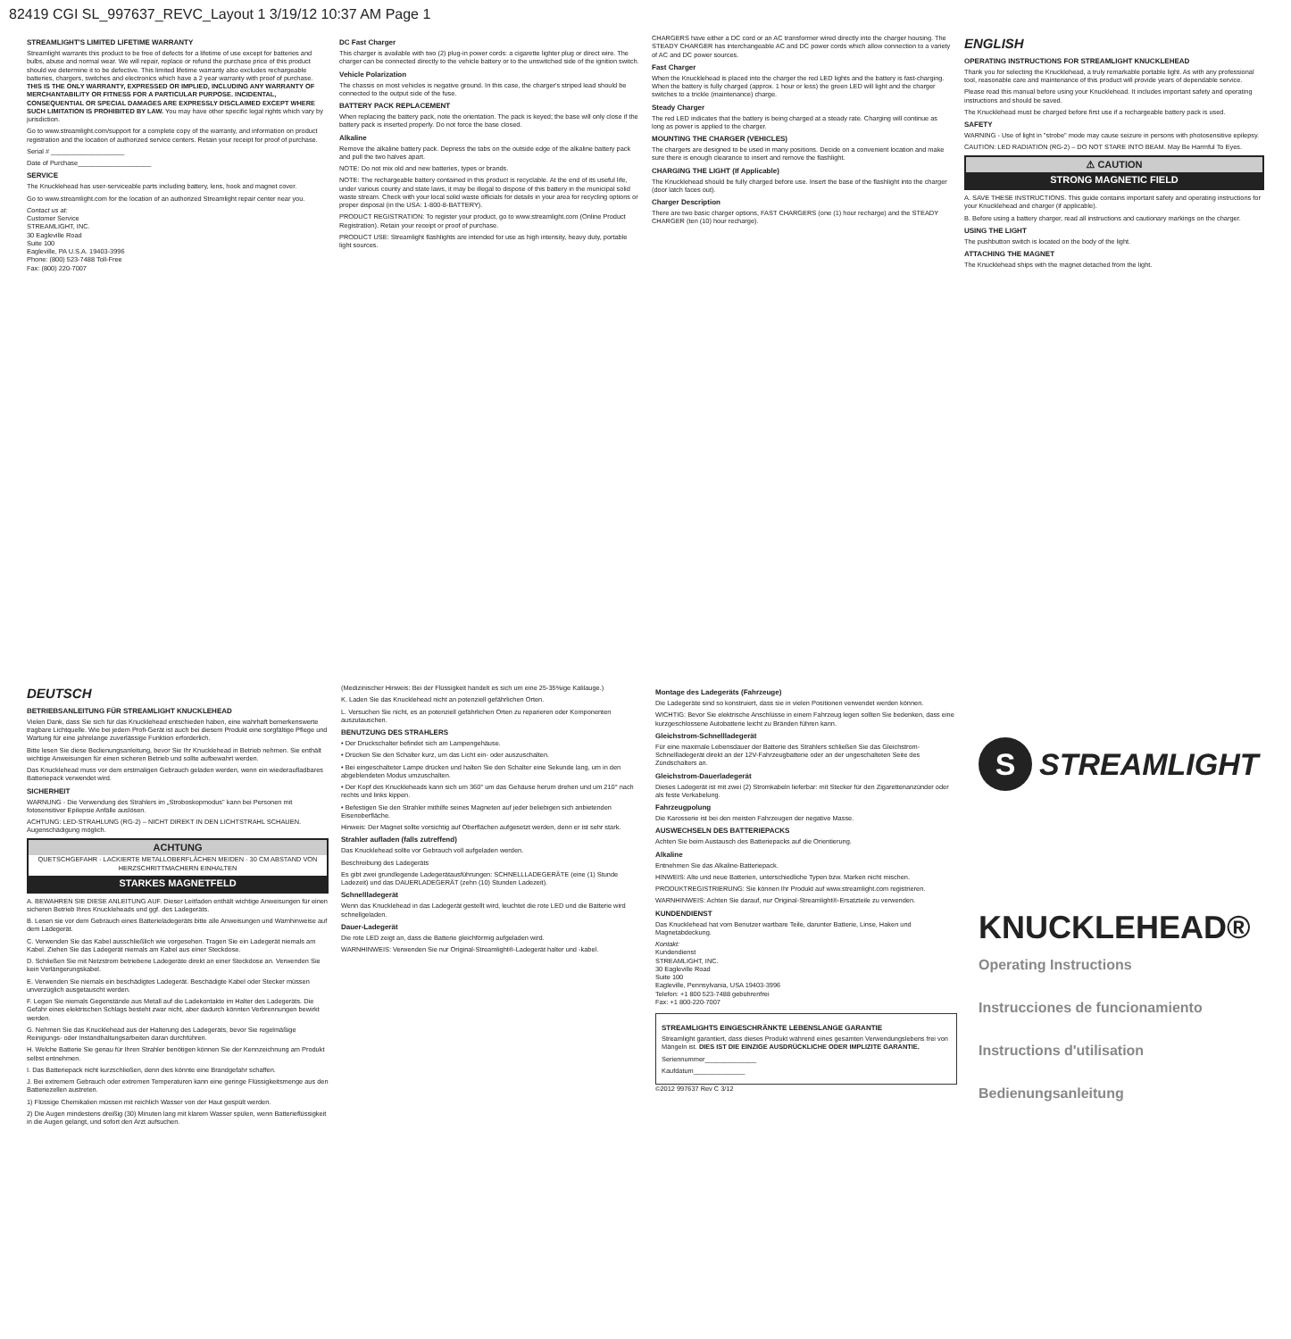82419 CGI SL_997637_REVC_Layout 1 3/19/12 10:37 AM Page 1
STREAMLIGHT'S LIMITED LIFETIME WARRANTY
Streamlight warrants this product to be free of defects for a lifetime of use except for batteries and bulbs, abuse and normal wear. We will repair, replace or refund the purchase price of this product should we determine it to be defective. This limited lifetime warranty also excludes rechargeable batteries, chargers, switches and electronics which have a 2 year warranty with proof of purchase. THIS IS THE ONLY WARRANTY, EXPRESSED OR IMPLIED, INCLUDING ANY WARRANTY OF MERCHANTABILITY OR FITNESS FOR A PARTICULAR PURPOSE. INCIDENTAL, CONSEQUENTIAL OR SPECIAL DAMAGES ARE EXPRESSLY DISCLAIMED EXCEPT WHERE SUCH LIMITATION IS PROHIBITED BY LAW. You may have other specific legal rights which vary by jurisdiction.
Go to www.streamlight.com/support for a complete copy of the warranty, and information on product registration and the location of authorized service centers. Retain your receipt for proof of purchase.
Serial # ____________________
Date of Purchase____________________
SERVICE
The Knucklehead has user-serviceable parts including battery, lens, hook and magnet cover.
Go to www.streamlight.com for the location of an authorized Streamlight repair center near you.
Contact us at:
Customer Service
STREAMLIGHT, INC.
30 Eagleville Road
Suite 100
Eagleville, PA U.S.A. 19403-3996
Phone: (800) 523-7488 Toll-Free
Fax: (800) 220-7007
DC Fast Charger
This charger is available with two (2) plug-in power cords: a cigarette lighter plug or direct wire. The charger can be connected directly to the vehicle battery or to the unswitched side of the ignition switch.
Vehicle Polarization
The chassis on most vehicles is negative ground. In this case, the charger's striped lead should be connected to the output side of the fuse.
BATTERY PACK REPLACEMENT
When replacing the battery pack, note the orientation. The pack is keyed; the base will only close if the battery pack is inserted properly. Do not force the base closed.
Alkaline
Remove the alkaline battery pack. Depress the tabs on the outside edge of the alkaline battery pack and pull the two halves apart.
NOTE: Do not mix old and new batteries, types or brands.
NOTE: The rechargeable battery contained in this product is recyclable. At the end of its useful life, under various county and state laws, it may be illegal to dispose of this battery in the municipal solid waste stream. Check with your local solid waste officials for details in your area for recycling options or proper disposal (in the USA: 1-800-8-BATTERY).
PRODUCT REGISTRATION: To register your product, go to www.streamlight.com (Online Product Registration). Retain your receipt or proof of purchase.
PRODUCT USE: Streamlight flashlights are intended for use as high intensity, heavy duty, portable light sources.
CHARGERS have either a DC cord or an AC transformer wired directly into the charger housing. The STEADY CHARGER has interchangeable AC and DC power cords which allow connection to a variety of AC and DC power sources.
Fast Charger
When the Knucklehead is placed into the charger the red LED lights and the battery is fast-charging. When the battery is fully charged (approx. 1 hour or less) the green LED will light and the charger switches to a trickle (maintenance) charge.
Steady Charger
The red LED indicates that the battery is being charged at a steady rate. Charging will continue as long as power is applied to the charger.
MOUNTING THE CHARGER (VEHICLES)
The chargers are designed to be used in many positions. Decide on a convenient location and make sure there is enough clearance to insert and remove the flashlight.
CHARGING THE LIGHT (If Applicable)
The Knucklehead should be fully charged before use. Insert the base of the flashlight into the charger (door latch faces out).
Charger Description
There are two basic charger options, FAST CHARGERS (one (1) hour recharge) and the STEADY CHARGER (ten (10) hour recharge).
ENGLISH
OPERATING INSTRUCTIONS FOR STREAMLIGHT KNUCKLEHEAD
Thank you for selecting the Knucklehead, a truly remarkable portable light. As with any professional tool, reasonable care and maintenance of this product will provide years of dependable service.
Please read this manual before using your Knucklehead. It includes important safety and operating instructions and should be saved.
The Knucklehead must be charged before first use if a rechargeable battery pack is used.
SAFETY
WARNING - Use of light in "strobe" mode may cause seizure in persons with photosensitive epilepsy.
CAUTION: LED RADIATION (RG-2) – DO NOT STARE INTO BEAM. May Be Harmful To Eyes.
⚠ CAUTION
STRONG MAGNETIC FIELD
A. SAVE THESE INSTRUCTIONS. This guide contains important safety and operating instructions for your Knucklehead and charger (if applicable).
B. Before using a battery charger, read all instructions and cautionary markings on the charger.
USING THE LIGHT
The pushbutton switch is located on the body of the light.
ATTACHING THE MAGNET
The Knucklehead ships with the magnet detached from the light.
DEUTSCH
BETRIEBSANLEITUNG FÜR STREAMLIGHT KNUCKLEHEAD
Vielen Dank, dass Sie sich für das Knucklehead entschieden haben, eine wahrhaft bemerkenswerte tragbare Lichtquelle. Wie bei jedem Profi-Gerät ist auch bei diesem Produkt eine sorgfältige Pflege und Wartung für eine jahrelange zuverlässige Funktion erforderlich.
Bitte lesen Sie diese Bedienungsanleitung, bevor Sie Ihr Knucklehead in Betrieb nehmen. Sie enthält wichtige Anweisungen für einen sicheren Betrieb und sollte aufbewahrt werden.
Das Knucklehead muss vor dem erstmaligen Gebrauch geladen werden, wenn ein wiederaufladbares Batteriepack verwendet wird.
SICHERHEIT
WARNUNG - Die Verwendung des Strahlers im „Stroboskopmodus" kann bei Personen mit fotosensitiver Epilepsie Anfälle auslösen.
ACHTUNG: LED-STRAHLUNG (RG-2) – NICHT DIREKT IN DEN LICHTSTRAHL SCHAUEN. Augenschädigung möglich.
ACHTUNG
QUETSCHGEFAHR · LACKIERTE METALLOBERFLÄCHEN MEIDEN · 30 CM ABSTAND VON HERZSCHRITTMACHERN EINHALTEN
STARKES MAGNETFELD
A. BEWAHREN SIE DIESE ANLEITUNG AUF. Dieser Leitfaden enthält wichtige Anweisungen für einen sicheren Betrieb Ihres Knuckleheads und ggf. des Ladegeräts.
B. Lesen sie vor dem Gebrauch eines Batterieladegeräts bitte alle Anweisungen und Warnhinweise auf dem Ladegerät.
C. Verwenden Sie das Kabel ausschließlich wie vorgesehen. Tragen Sie ein Ladegerät niemals am Kabel. Ziehen Sie das Ladegerät niemals am Kabel aus einer Steckdose.
D. Schließen Sie mit Netzstrom betriebene Ladegeräte direkt an einer Steckdose an. Verwenden Sie kein Verlängerungskabel.
E. Verwenden Sie niemals ein beschädigtes Ladegerät. Beschädigte Kabel oder Stecker müssen unverzüglich ausgetauscht werden.
F. Legen Sie niemals Gegenstände aus Metall auf die Ladekontakte im Halter des Ladegeräts. Die Gefahr eines elektrischen Schlags besteht zwar nicht, aber dadurch könnten Verbrennungen bewirkt werden.
G. Nehmen Sie das Knucklehead aus der Halterung des Ladegeräts, bevor Sie regelmäßige Reinigungs- oder Instandhaltungsarbeiten daran durchführen.
H. Welche Batterie Sie genau für Ihren Strahler benötigen können Sie der Kennzeichnung am Produkt selbst entnehmen.
I. Das Batteriepack nicht kurzschließen, denn dies könnte eine Brandgefahr schaffen.
J. Bei extremem Gebrauch oder extremen Temperaturen kann eine geringe Flüssigkeitsmenge aus den Batteriezellen austreten.
1) Flüssige Chemikalien müssen mit reichlich Wasser von der Haut gespült werden.
2) Die Augen mindestens dreißig (30) Minuten lang mit klarem Wasser spülen, wenn Batterieflüssigkeit in die Augen gelangt, und sofort den Arzt aufsuchen.
(Medizinischer Hinweis: Bei der Flüssigkeit handelt es sich um eine 25-35%ige Kalilauge.)
K. Laden Sie das Knucklehead nicht an potenziell gefährlichen Orten.
L. Versuchen Sie nicht, es an potenziell gefährlichen Orten zu reparieren oder Komponenten auszutauschen.
BENUTZUNG DES STRAHLERS
• Der Druckschalter befindet sich am Lampengehäuse.
• Drücken Sie den Schalter kurz, um das Licht ein- oder auszuschalten.
• Bei eingeschalteter Lampe drücken und halten Sie den Schalter eine Sekunde lang, um in den abgeblendeten Modus umzuschalten.
• Der Kopf des Knuckleheads kann sich um 360° um das Gehäuse herum drehen und um 210° nach rechts und links kippen.
• Befestigen Sie den Strahler mithilfe seines Magneten auf jeder beliebigen sich anbietenden Eisenoberfläche.
Hinweis: Der Magnet sollte vorsichtig auf Oberflächen aufgesetzt werden, denn er ist sehr stark.
Strahler aufladen (falls zutreffend)
Das Knucklehead sollte vor Gebrauch voll aufgeladen werden.
Beschreibung des Ladegeräts
Es gibt zwei grundlegende Ladegerätausführungen: SCHNELLLADEGERÄTE (eine (1) Stunde Ladezeit) und das DAUERLADEGERÄT (zehn (10) Stunden Ladezeit).
Schnellladegerät
Wenn das Knucklehead in das Ladegerät gestellt wird, leuchtet die rote LED und die Batterie wird schnellgeladen.
Dauer-Ladegerät
Die rote LED zeigt an, dass die Batterie gleichförmig aufgeladen wird.
WARNHINWEIS: Verwenden Sie nur Original-Streamlight®-Ladegerät halter und -kabel.
Montage des Ladegeräts (Fahrzeuge)
Die Ladegeräte sind so konstruiert, dass sie in vielen Positionen verwendet werden können.
WICHTIG: Bevor Sie elektrische Anschlüsse in einem Fahrzeug legen sollten Sie bedenken, dass eine kurzgeschlossene Autobatterie leicht zu Bränden führen kann.
Gleichstrom-Schnellladegerät
Für eine maximale Lebensdauer der Batterie des Strahlers schließen Sie das Gleichstrom-Schnellladegerät direkt an der 12V-Fahrzeugbatterie oder an der ungeschalteten Seite des Zündschalters an.
Gleichstrom-Dauerladegerät
Dieses Ladegerät ist mit zwei (2) Stromkabeln lieferbar: mit Stecker für den Zigarettenanzünder oder als feste Verkabelung.
Fahrzeugpolung
Die Karosserie ist bei den meisten Fahrzeugen der negative Masse.
AUSWECHSELN DES BATTERIEPACKS
Achten Sie beim Austausch des Batteriepacks auf die Orientierung.
Alkaline
Entnehmen Sie das Alkaline-Batteriepack.
HINWEIS: Alte und neue Batterien, unterschiedliche Typen bzw. Marken nicht mischen.
PRODUKTREGISTRIERUNG: Sie können Ihr Produkt auf www.streamlight.com registrieren.
WARNHINWEIS: Achten Sie darauf, nur Original-Streamlight®-Ersatzteile zu verwenden.
KUNDENDIENST
Das Knucklehead hat vom Benutzer wartbare Teile, darunter Batterie, Linse, Haken und Magnetabdeckung.
Kontakt:
Kundendienst
STREAMLIGHT, INC.
30 Eagleville Road
Suite 100
Eagleville, Pennsylvania, USA 19403-3996
Telefon: +1 800 523-7488 gebührenfrei
Fax: +1 800-220-7007
STREAMLIGHTS EINGESCHRÄNKTE LEBENSLANGE GARANTIE
Streamlight garantiert, dass dieses Produkt während eines gesamten Verwendungslebens frei von Mängeln ist. DIES IST DIE EINZIGE AUSDRÜCKLICHE ODER IMPLIZITE GARANTIE.
Seriennummer______________
Kaufdatum______________
©2012 997637 Rev C 3/12
S
STREAMLIGHT
KNUCKLEHEAD®
Operating Instructions
Instrucciones de funcionamiento
Instructions d'utilisation
Bedienungsanleitung